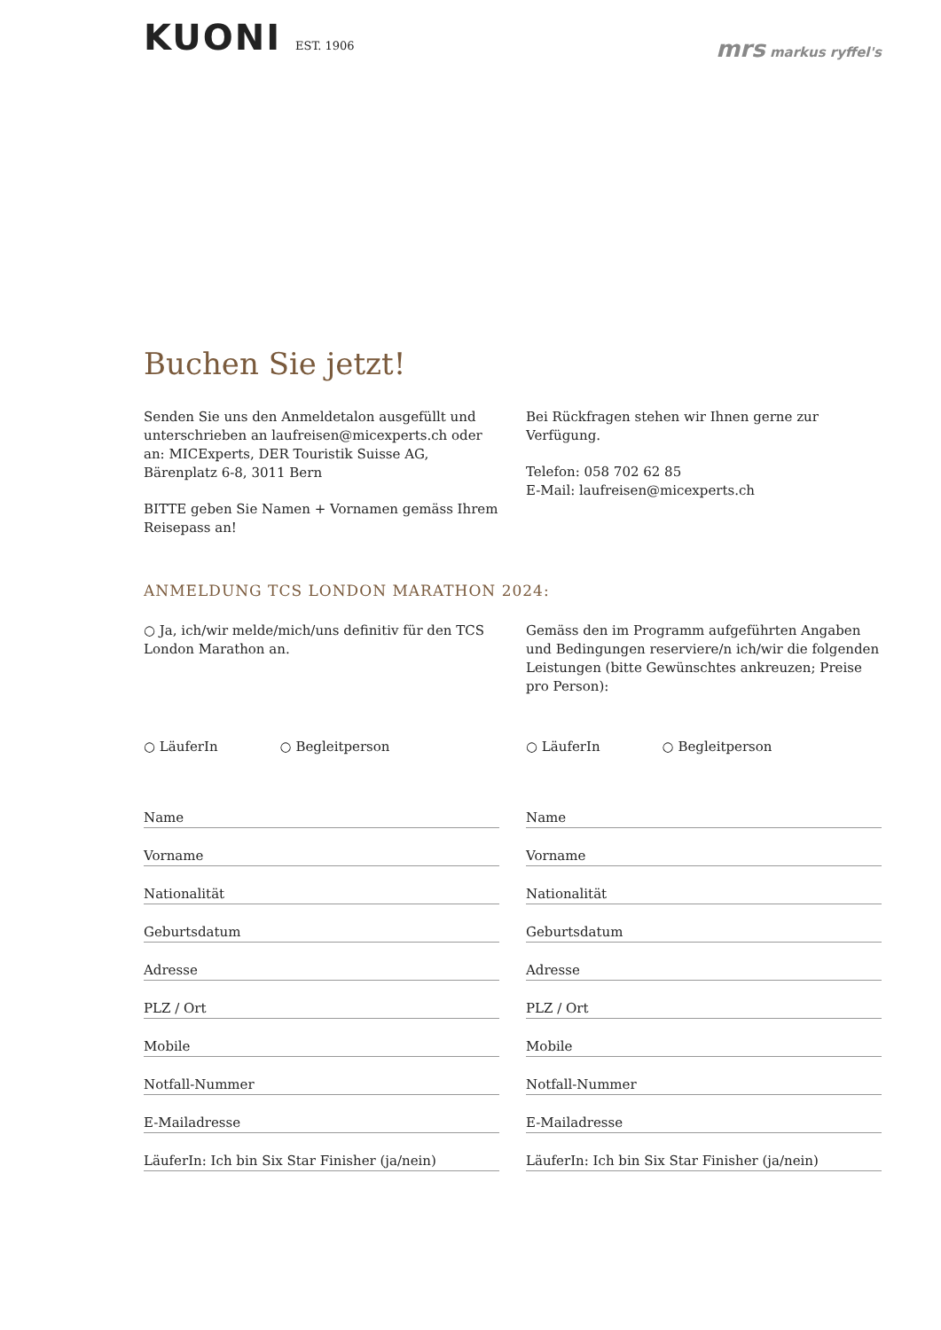KUONI EST. 1906
mrs markus ryffel's
Buchen Sie jetzt!
Senden Sie uns den Anmeldetalon ausgefüllt und unterschrieben an laufreisen@micexperts.ch oder an: MICExperts, DER Touristik Suisse AG, Bärenplatz 6-8, 3011 Bern
BITTE geben Sie Namen + Vornamen gemäss Ihrem Reisepass an!
Bei Rückfragen stehen wir Ihnen gerne zur Verfügung.
Telefon: 058 702 62 85
E-Mail: laufreisen@micexperts.ch
ANMELDUNG TCS LONDON MARATHON 2024:
○ Ja, ich/wir melde/mich/uns definitiv für den TCS London Marathon an.
Gemäss den im Programm aufgeführten Angaben und Bedingungen reserviere/n ich/wir die folgenden Leistungen (bitte Gewünschtes ankreuzen; Preise pro Person):
○ LäuferIn ○ Begleitperson
Name
Vorname
Nationalität
Geburtsdatum
Adresse
PLZ / Ort
Mobile
Notfall-Nummer
E-Mailadresse
LäuferIn: Ich bin Six Star Finisher (ja/nein)
○ LäuferIn ○ Begleitperson
Name
Vorname
Nationalität
Geburtsdatum
Adresse
PLZ / Ort
Mobile
Notfall-Nummer
E-Mailadresse
LäuferIn: Ich bin Six Star Finisher (ja/nein)